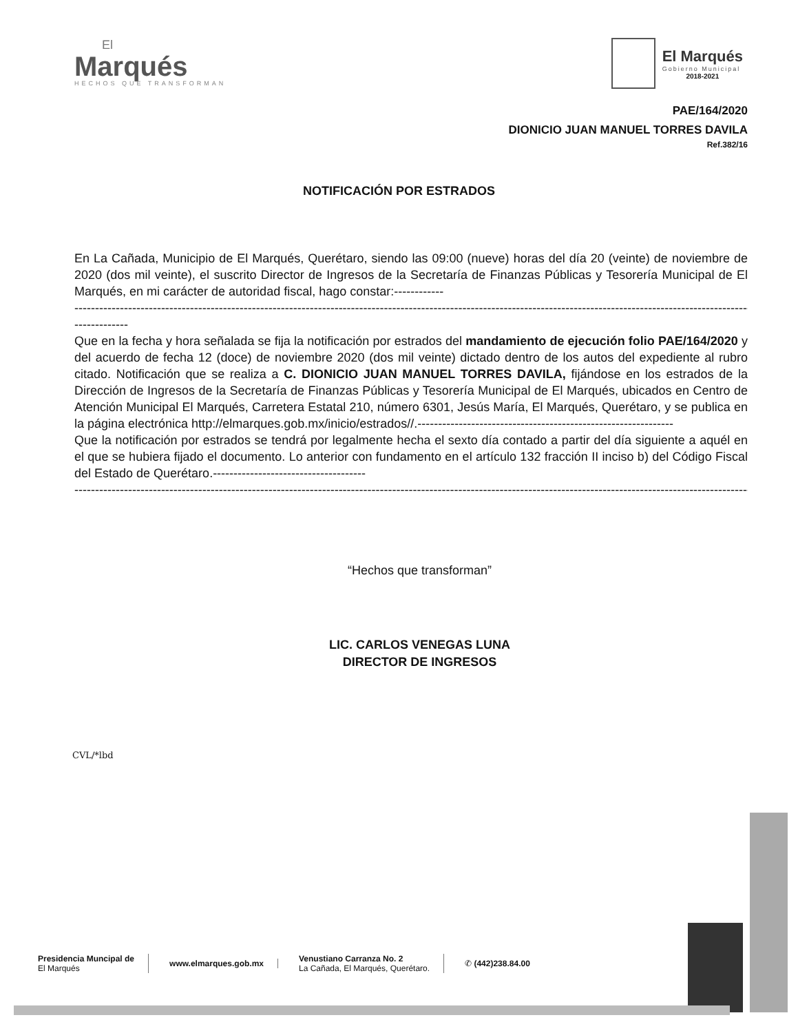El
Marqués
HECHOS QUE TRANSFORMAN
El Marqués
Gobierno Municipal
2018-2021
PAE/164/2020
DIONICIO JUAN MANUEL TORRES DAVILA
Ref.382/16
NOTIFICACIÓN POR ESTRADOS
En La Cañada, Municipio de El Marqués, Querétaro, siendo las 09:00 (nueve) horas del día 20 (veinte) de noviembre de 2020 (dos mil veinte), el suscrito Director de Ingresos de la Secretaría de Finanzas Públicas y Tesorería Municipal de El Marqués, en mi carácter de autoridad fiscal, hago constar:------------
--------------------------------------------------------------------------------------------------------------------------------------------------------------------------------------------------
-------------
Que en la fecha y hora señalada se fija la notificación por estrados del mandamiento de ejecución folio PAE/164/2020 y del acuerdo de fecha 12 (doce) de noviembre 2020 (dos mil veinte) dictado dentro de los autos del expediente al rubro citado. Notificación que se realiza a C. DIONICIO JUAN MANUEL TORRES DAVILA, fijándose en los estrados de la Dirección de Ingresos de la Secretaría de Finanzas Públicas y Tesorería Municipal de El Marqués, ubicados en Centro de Atención Municipal El Marqués, Carretera Estatal 210, número 6301, Jesús María, El Marqués, Querétaro, y se publica en la página electrónica http://elmarques.gob.mx/inicio/estrados//.--------------------------------------------------------------
Que la notificación por estrados se tendrá por legalmente hecha el sexto día contado a partir del día siguiente a aquél en el que se hubiera fijado el documento. Lo anterior con fundamento en el artículo 132 fracción II inciso b) del Código Fiscal del Estado de Querétaro.-------------------------------------
--------------------------------------------------------------------------------------------------------------------------------------------------------------------------------------------------
“Hechos que transforman”
LIC. CARLOS VENEGAS LUNA
DIRECTOR DE INGRESOS
CVL/*lbd
Presidencia Muncipal de
El Marqués
www.elmarques.gob.mx
Venustiano Carranza No. 2
La Cañada, El Marqués, Querétaro.
✆ (442)238.84.00